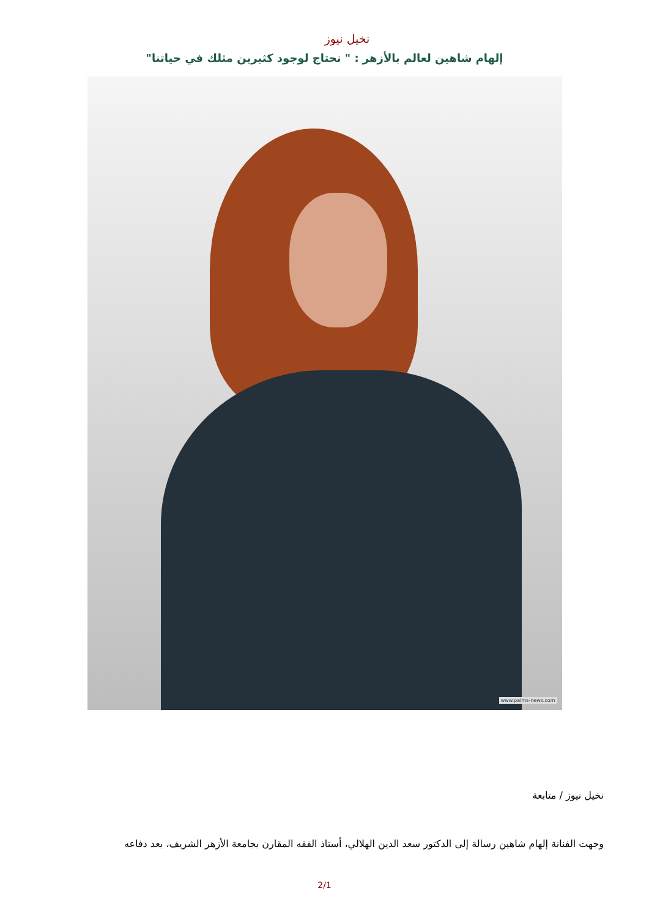نخيل نيوز
إلهام شاهين لعالم بالأزهر : " نحتاج لوجود كثيرين مثلك في حياتنا"
www.palms-news.com
نخيل نيوز / متابعة
وجهت الفنانة إلهام شاهين رسالة إلى الدكتور سعد الدين الهلالي، أستاذ الفقه المقارن بجامعة الأزهر الشريف، بعد دفاعه
2/1